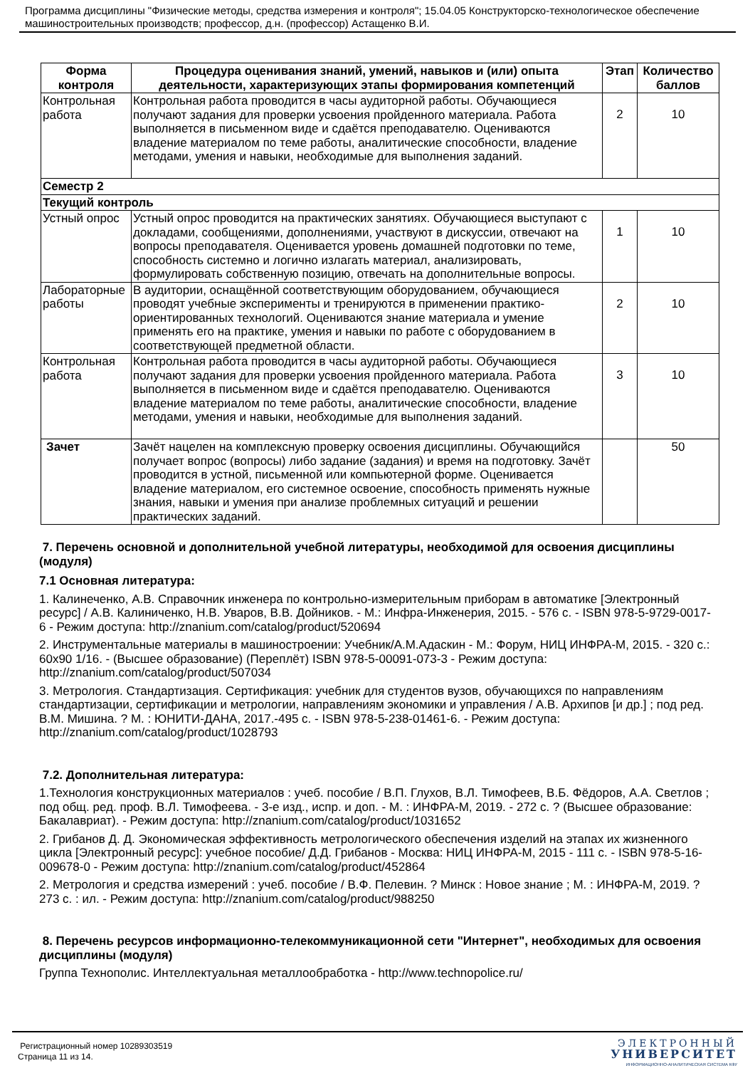Программа дисциплины "Физические методы, средства измерения и контроля"; 15.04.05 Конструкторско-технологическое обеспечение машиностроительных производств; профессор, д.н. (профессор) Астащенко В.И.
| Форма контроля | Процедура оценивания знаний, умений, навыков и (или) опыта деятельности, характеризующих этапы формирования компетенций | Этап | Количество баллов |
| --- | --- | --- | --- |
| Контрольная работа | Контрольная работа проводится в часы аудиторной работы. Обучающиеся получают задания для проверки усвоения пройденного материала. Работа выполняется в письменном виде и сдаётся преподавателю. Оцениваются владение материалом по теме работы, аналитические способности, владение методами, умения и навыки, необходимые для выполнения заданий. | 2 | 10 |
| Семестр 2 | | | |
| Текущий контроль | | | |
| Устный опрос | Устный опрос проводится на практических занятиях. Обучающиеся выступают с докладами, сообщениями, дополнениями, участвуют в дискуссии, отвечают на вопросы преподавателя. Оценивается уровень домашней подготовки по теме, способность системно и логично излагать материал, анализировать, формулировать собственную позицию, отвечать на дополнительные вопросы. | 1 | 10 |
| Лабораторные работы | В аудитории, оснащённой соответствующим оборудованием, обучающиеся проводят учебные эксперименты и тренируются в применении практико-ориентированных технологий. Оцениваются знание материала и умение применять его на практике, умения и навыки по работе с оборудованием в соответствующей предметной области. | 2 | 10 |
| Контрольная работа | Контрольная работа проводится в часы аудиторной работы. Обучающиеся получают задания для проверки усвоения пройденного материала. Работа выполняется в письменном виде и сдаётся преподавателю. Оцениваются владение материалом по теме работы, аналитические способности, владение методами, умения и навыки, необходимые для выполнения заданий. | 3 | 10 |
| Зачет | Зачёт нацелен на комплексную проверку освоения дисциплины. Обучающийся получает вопрос (вопросы) либо задание (задания) и время на подготовку. Зачёт проводится в устной, письменной или компьютерной форме. Оценивается владение материалом, его системное освоение, способность применять нужные знания, навыки и умения при анализе проблемных ситуаций и решении практических заданий. | | 50 |
7. Перечень основной и дополнительной учебной литературы, необходимой для освоения дисциплины (модуля)
7.1 Основная литература:
1. Калинеченко, А.В. Справочник инженера по контрольно-измерительным приборам в автоматике [Электронный ресурс] / А.В. Калиниченко, Н.В. Уваров, В.В. Дойников. - М.: Инфра-Инженерия, 2015. - 576 с. - ISBN 978-5-9729-0017-6 - Режим доступа: http://znanium.com/catalog/product/520694
2. Инструментальные материалы в машиностроении: Учебник/А.М.Адаскин - М.: Форум, НИЦ ИНФРА-М, 2015. - 320 с.: 60x90 1/16. - (Высшее образование) (Переплёт) ISBN 978-5-00091-073-3 - Режим доступа: http://znanium.com/catalog/product/507034
3. Метрология. Стандартизация. Сертификация: учебник для студентов вузов, обучающихся по направлениям стандартизации, сертификации и метрологии, направлениям экономики и управления / А.В. Архипов [и др.] ; под ред. В.М. Мишина. ? М. : ЮНИТИ-ДАНА, 2017.-495 с. - ISBN 978-5-238-01461-6. - Режим доступа: http://znanium.com/catalog/product/1028793
7.2. Дополнительная литература:
1.Технология конструкционных материалов : учеб. пособие / В.П. Глухов, В.Л. Тимофеев, В.Б. Фёдоров, А.А. Светлов ; под общ. ред. проф. В.Л. Тимофеева. - 3-е изд., испр. и доп. - М. : ИНФРА-М, 2019. - 272 с. ? (Высшее образование: Бакалавриат). - Режим доступа: http://znanium.com/catalog/product/1031652
2. Грибанов Д. Д. Экономическая эффективность метрологического обеспечения изделий на этапах их жизненного цикла [Электронный ресурс]: учебное пособие/ Д.Д. Грибанов - Москва: НИЦ ИНФРА-М, 2015 - 111 с. - ISBN 978-5-16-009678-0 - Режим доступа: http://znanium.com/catalog/product/452864
2. Метрология и средства измерений : учеб. пособие / В.Ф. Пелевин. ? Минск : Новое знание ; М. : ИНФРА-М, 2019. ? 273 с. : ил. - Режим доступа: http://znanium.com/catalog/product/988250
8. Перечень ресурсов информационно-телекоммуникационной сети "Интернет", необходимых для освоения дисциплины (модуля)
Группа Технополис. Интеллектуальная металлообработка - http://www.technopolice.ru/
Регистрационный номер 10289303519
Страница 11 из 14.
ЭЛЕКТРОННЫЙ
УНИВЕРСИТЕТ
ИНФОРМАЦИОННО-АНАЛИТИЧЕСКАЯ СИСТЕМА КФУ